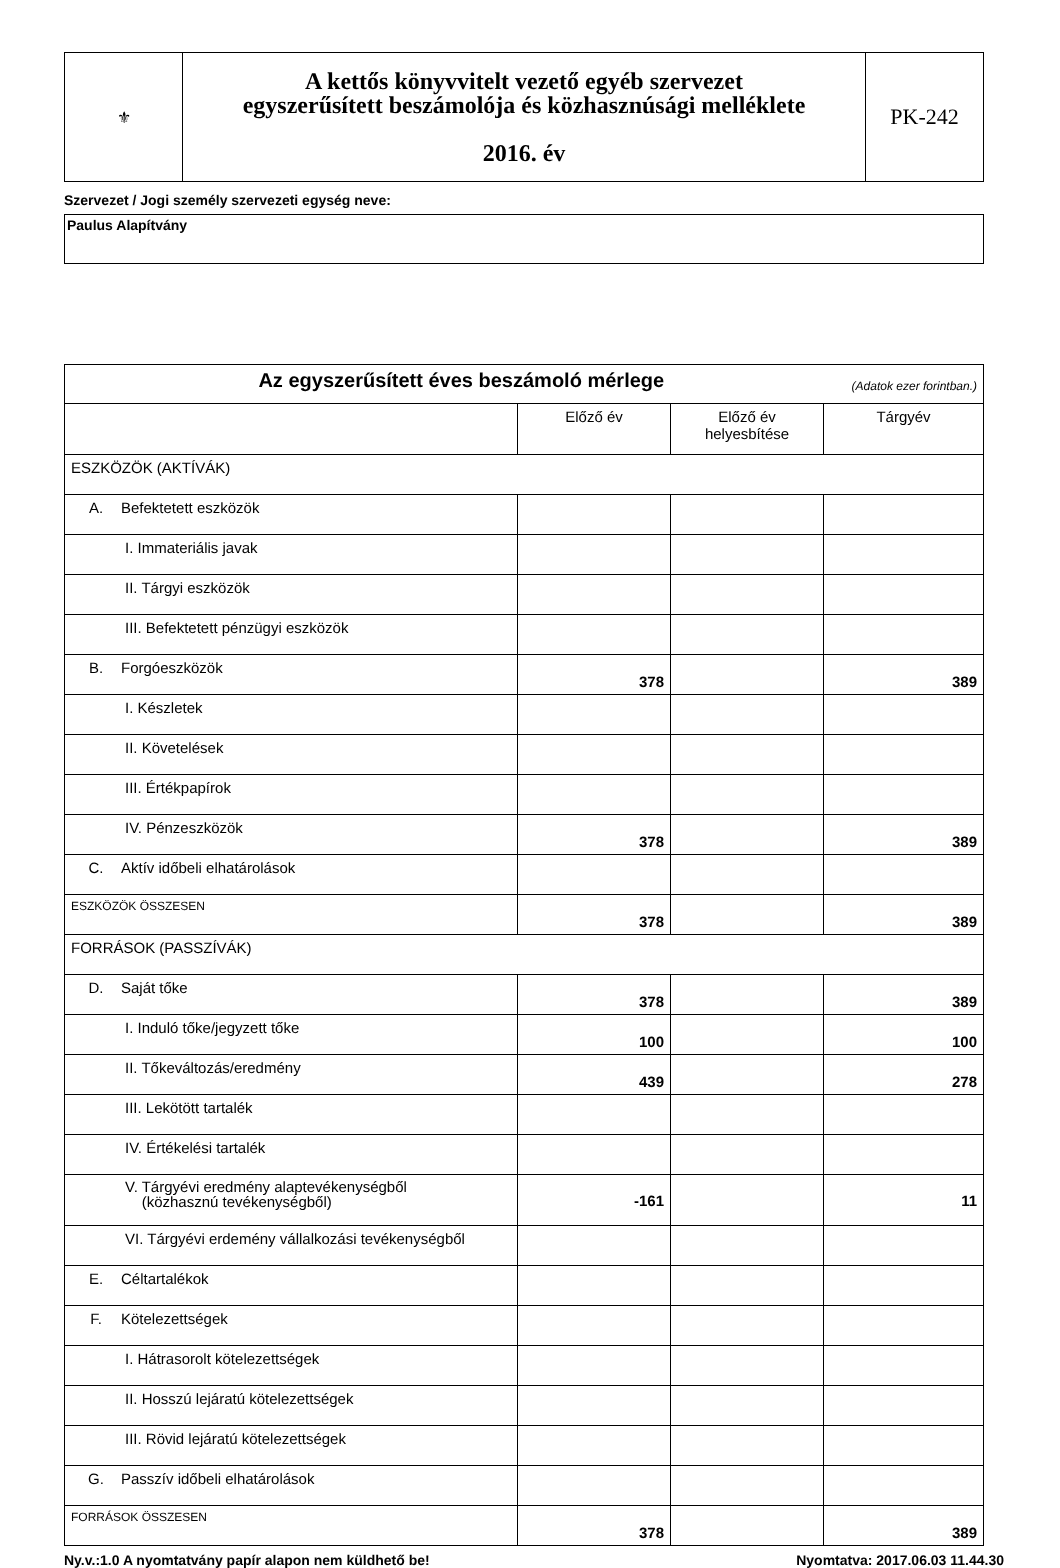| ⚜ | A kettős könyvvitelt vezető egyéb szervezet egyszerűsített beszámolója és közhasznúsági melléklete 2016. év | PK-242 |
Szervezet / Jogi személy szervezeti egység neve:
Paulus Alapítvány
| Az egyszerűsített éves beszámoló mérlege (Adatok ezer forintban.) | | | |
| | Előző év | Előző év helyesbítése | Tárgyév |
| ESZKÖZÖK (AKTÍVÁK) | | | |
| A. Befektetett eszközök | | | |
| I. Immateriális javak | | | |
| II. Tárgyi eszközök | | | |
| III. Befektetett pénzügyi eszközök | | | |
| B. Forgóeszközök | 378 | | 389 |
| I. Készletek | | | |
| II. Követelések | | | |
| III. Értékpapírok | | | |
| IV. Pénzeszközök | 378 | | 389 |
| C. Aktív időbeli elhatárolások | | | |
| ESZKÖZÖK ÖSSZESEN | 378 | | 389 |
| FORRÁSOK (PASSZÍVÁK) | | | |
| D. Saját tőke | 378 | | 389 |
| I. Induló tőke/jegyzett tőke | 100 | | 100 |
| II. Tőkeváltozás/eredmény | 439 | | 278 |
| III. Lekötött tartalék | | | |
| IV. Értékelési tartalék | | | |
| V. Tárgyévi eredmény alaptevékenységből (közhasznú tevékenységből) | -161 | | 11 |
| VI. Tárgyévi erdemény vállalkozási tevékenységből | | | |
| E. Céltartalékok | | | |
| F. Kötelezettségek | | | |
| I. Hátrasorolt kötelezettségek | | | |
| II. Hosszú lejáratú kötelezettségek | | | |
| III. Rövid lejáratú kötelezettségek | | | |
| G. Passzív időbeli elhatárolások | | | |
| FORRÁSOK ÖSSZESEN | 378 | | 389 |
Ny.v.:1.0 A nyomtatvány papír alapon nem küldhető be! Nyomtatva: 2017.06.03 11.44.30